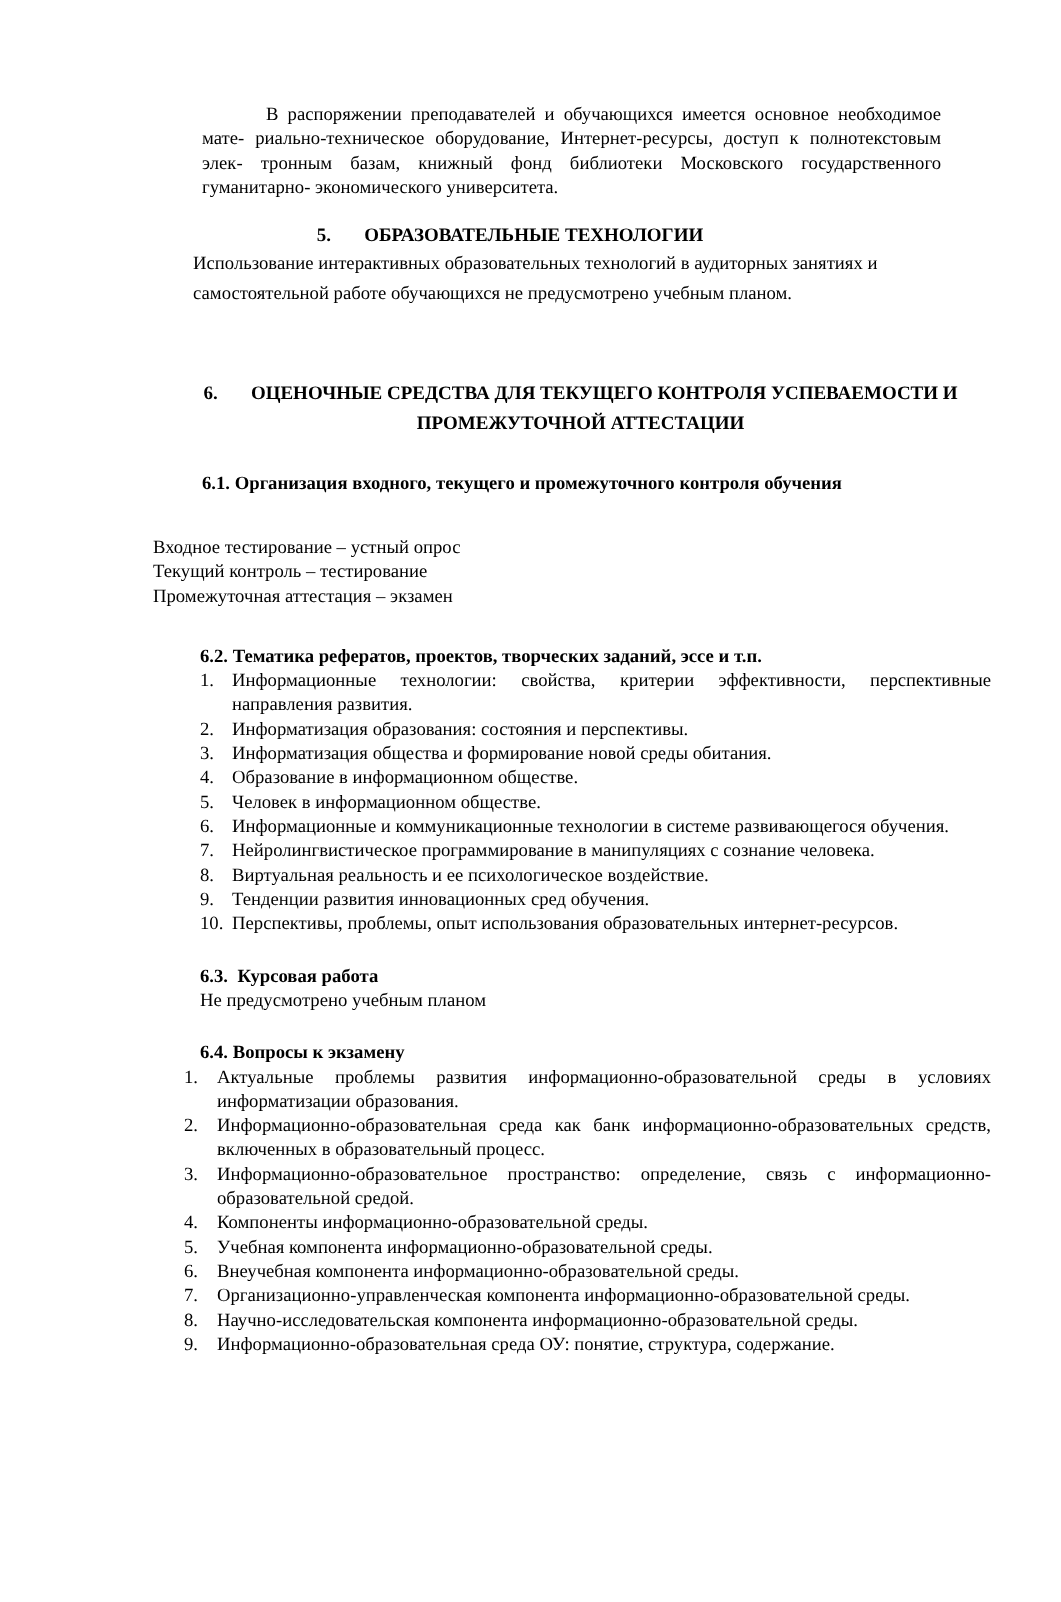В распоряжении преподавателей и обучающихся имеется основное необходимое мате- риально-техническое оборудование, Интернет-ресурсы, доступ к полнотекстовым элек- тронным базам, книжный фонд библиотеки Московского государственного гуманитарно- экономического университета.
5. ОБРАЗОВАТЕЛЬНЫЕ ТЕХНОЛОГИИ
Использование интерактивных образовательных технологий в аудиторных занятиях и самостоятельной работе обучающихся не предусмотрено учебным планом.
6. ОЦЕНОЧНЫЕ СРЕДСТВА ДЛЯ ТЕКУЩЕГО КОНТРОЛЯ УСПЕВАЕМОСТИ И ПРОМЕЖУТОЧНОЙ АТТЕСТАЦИИ
6.1. Организация входного, текущего и промежуточного контроля обучения
Входное тестирование – устный опрос
Текущий контроль – тестирование
Промежуточная аттестация – экзамен
6.2. Тематика рефератов, проектов, творческих заданий, эссе и т.п.
1. Информационные технологии: свойства, критерии эффективности, перспектив­ные направления развития.
2. Информатизация образования: состояния и перспективы.
3. Информатизация общества и формирование новой среды обитания.
4. Образование в информационном обществе.
5. Человек в информационном обществе.
6. Информационные и коммуникационные технологии в системе развивающегося обучения.
7. Нейролингвистическое программирование в манипуляциях с сознание человека.
8. Виртуальная реальность и ее психологическое воздействие.
9. Тенденции развития инновационных сред обучения.
10. Перспективы, проблемы, опыт использования образовательных интернет-ресурсов.
6.3. Курсовая работа
Не предусмотрено учебным планом
6.4. Вопросы к экзамену
1. Актуальные проблемы развития информационно-образовательной среды в условиях информатизации образования.
2. Информационно-образовательная среда как банк информационно-образовательных средств, включенных в образовательный процесс.
3. Информационно-образовательное пространство: определение, связь с информационно- образовательной средой.
4. Компоненты информационно-образовательной среды.
5. Учебная компонента информационно-образовательной среды.
6. Внеучебная компонента информационно-образовательной среды.
7. Организационно-управленческая компонента информационно-образовательной среды.
8. Научно-исследовательская компонента информационно-образовательной среды.
9. Информационно-образовательная среда ОУ: понятие, структура, содержание.